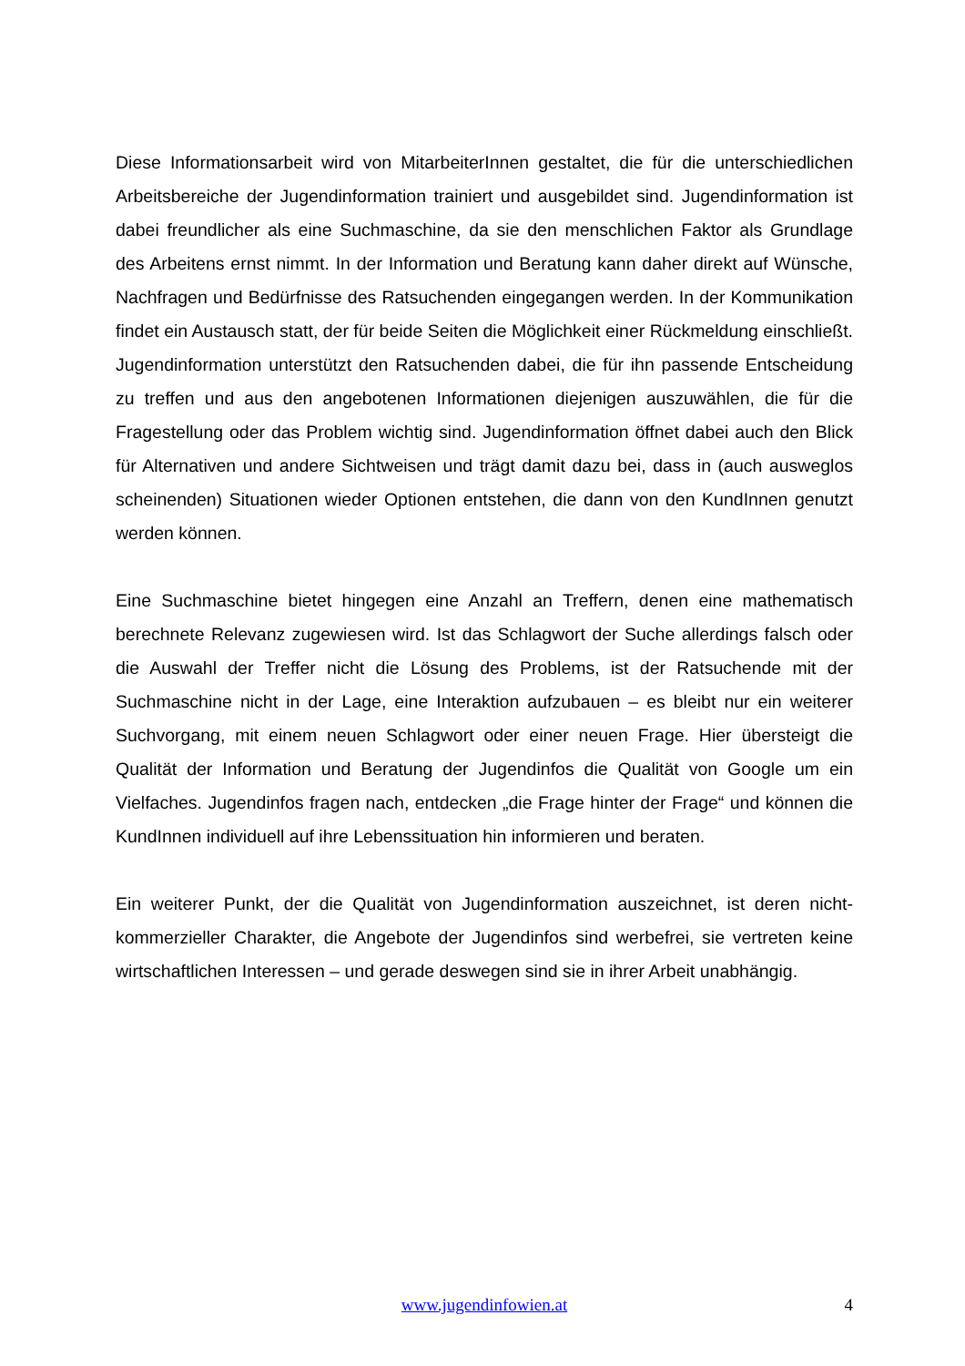Diese Informationsarbeit wird von MitarbeiterInnen gestaltet, die für die unterschiedlichen Arbeitsbereiche der Jugendinformation trainiert und ausgebildet sind. Jugendinformation ist dabei freundlicher als eine Suchmaschine, da sie den menschlichen Faktor als Grundlage des Arbeitens ernst nimmt. In der Information und Beratung kann daher direkt auf Wünsche, Nachfragen und Bedürfnisse des Ratsuchenden eingegangen werden. In der Kommunikation findet ein Austausch statt, der für beide Seiten die Möglichkeit einer Rückmeldung einschließt. Jugendinformation unterstützt den Ratsuchenden dabei, die für ihn passende Entscheidung zu treffen und aus den angebotenen Informationen diejenigen auszuwählen, die für die Fragestellung oder das Problem wichtig sind. Jugendinformation öffnet dabei auch den Blick für Alternativen und andere Sichtweisen und trägt damit dazu bei, dass in (auch ausweglos scheinenden) Situationen wieder Optionen entstehen, die dann von den KundInnen genutzt werden können.
Eine Suchmaschine bietet hingegen eine Anzahl an Treffern, denen eine mathematisch berechnete Relevanz zugewiesen wird. Ist das Schlagwort der Suche allerdings falsch oder die Auswahl der Treffer nicht die Lösung des Problems, ist der Ratsuchende mit der Suchmaschine nicht in der Lage, eine Interaktion aufzubauen – es bleibt nur ein weiterer Suchvorgang, mit einem neuen Schlagwort oder einer neuen Frage. Hier übersteigt die Qualität der Information und Beratung der Jugendinfos die Qualität von Google um ein Vielfaches. Jugendinfos fragen nach, entdecken „die Frage hinter der Frage“ und können die KundInnen individuell auf ihre Lebenssituation hin informieren und beraten.
Ein weiterer Punkt, der die Qualität von Jugendinformation auszeichnet, ist deren nicht-kommerzieller Charakter, die Angebote der Jugendinfos sind werbefrei, sie vertreten keine wirtschaftlichen Interessen – und gerade deswegen sind sie in ihrer Arbeit unabhängig.
www.jugendinfowien.at 4